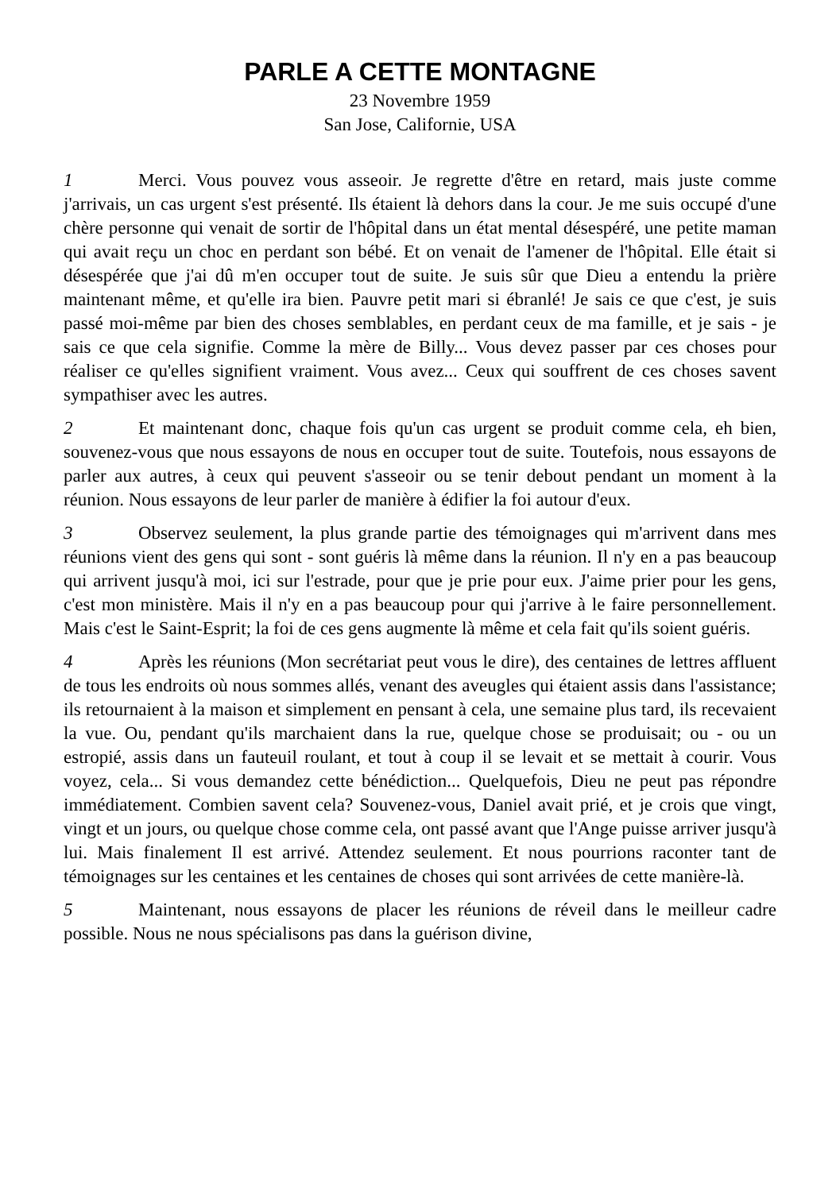PARLE A CETTE MONTAGNE
23 Novembre 1959
San Jose, Californie, USA
1 Merci. Vous pouvez vous asseoir. Je regrette d'être en retard, mais juste comme j'arrivais, un cas urgent s'est présenté. Ils étaient là dehors dans la cour. Je me suis occupé d'une chère personne qui venait de sortir de l'hôpital dans un état mental désespéré, une petite maman qui avait reçu un choc en perdant son bébé. Et on venait de l'amener de l'hôpital. Elle était si désespérée que j'ai dû m'en occuper tout de suite. Je suis sûr que Dieu a entendu la prière maintenant même, et qu'elle ira bien. Pauvre petit mari si ébranlé! Je sais ce que c'est, je suis passé moi-même par bien des choses semblables, en perdant ceux de ma famille, et je sais - je sais ce que cela signifie. Comme la mère de Billy... Vous devez passer par ces choses pour réaliser ce qu'elles signifient vraiment. Vous avez... Ceux qui souffrent de ces choses savent sympathiser avec les autres.
2 Et maintenant donc, chaque fois qu'un cas urgent se produit comme cela, eh bien, souvenez-vous que nous essayons de nous en occuper tout de suite. Toutefois, nous essayons de parler aux autres, à ceux qui peuvent s'asseoir ou se tenir debout pendant un moment à la réunion. Nous essayons de leur parler de manière à édifier la foi autour d'eux.
3 Observez seulement, la plus grande partie des témoignages qui m'arrivent dans mes réunions vient des gens qui sont - sont guéris là même dans la réunion. Il n'y en a pas beaucoup qui arrivent jusqu'à moi, ici sur l'estrade, pour que je prie pour eux. J'aime prier pour les gens, c'est mon ministère. Mais il n'y en a pas beaucoup pour qui j'arrive à le faire personnellement. Mais c'est le Saint-Esprit; la foi de ces gens augmente là même et cela fait qu'ils soient guéris.
4 Après les réunions (Mon secrétariat peut vous le dire), des centaines de lettres affluent de tous les endroits où nous sommes allés, venant des aveugles qui étaient assis dans l'assistance; ils retournaient à la maison et simplement en pensant à cela, une semaine plus tard, ils recevaient la vue. Ou, pendant qu'ils marchaient dans la rue, quelque chose se produisait; ou - ou un estropié, assis dans un fauteuil roulant, et tout à coup il se levait et se mettait à courir. Vous voyez, cela... Si vous demandez cette bénédiction... Quelquefois, Dieu ne peut pas répondre immédiatement. Combien savent cela? Souvenez-vous, Daniel avait prié, et je crois que vingt, vingt et un jours, ou quelque chose comme cela, ont passé avant que l'Ange puisse arriver jusqu'à lui. Mais finalement Il est arrivé. Attendez seulement. Et nous pourrions raconter tant de témoignages sur les centaines et les centaines de choses qui sont arrivées de cette manière-là.
5 Maintenant, nous essayons de placer les réunions de réveil dans le meilleur cadre possible. Nous ne nous spécialisons pas dans la guérison divine,